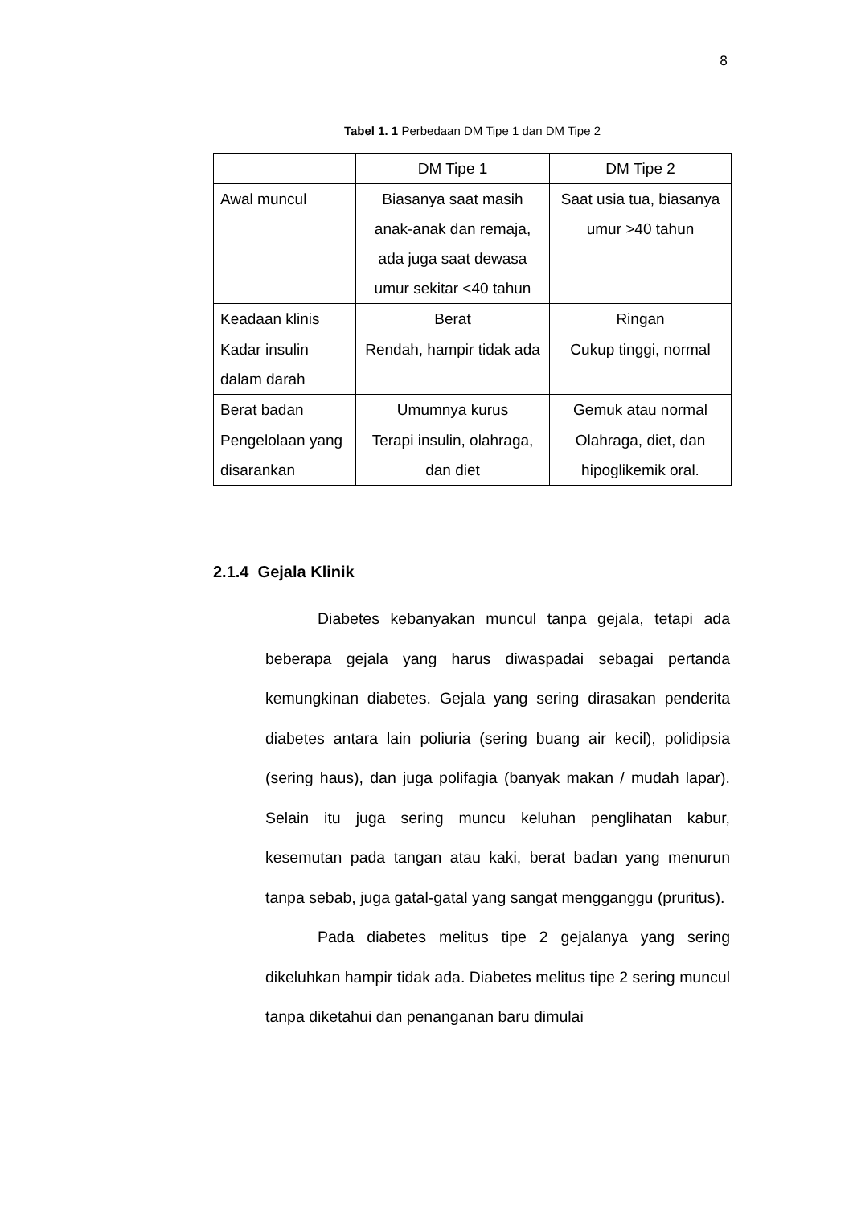8
Tabel 1. 1 Perbedaan DM Tipe 1 dan DM Tipe 2
| | DM Tipe 1 | DM Tipe 2 |
| Awal muncul | Biasanya saat masih anak-anak dan remaja, ada juga saat dewasa umur sekitar <40 tahun | Saat usia tua, biasanya umur >40 tahun |
| Keadaan klinis | Berat | Ringan |
| Kadar insulin dalam darah | Rendah, hampir tidak ada | Cukup tinggi, normal |
| Berat badan | Umumnya kurus | Gemuk atau normal |
| Pengelolaan yang disarankan | Terapi insulin, olahraga, dan diet | Olahraga, diet, dan hipoglikemik oral. |
2.1.4 Gejala Klinik
Diabetes kebanyakan muncul tanpa gejala, tetapi ada beberapa gejala yang harus diwaspadai sebagai pertanda kemungkinan diabetes. Gejala yang sering dirasakan penderita diabetes antara lain poliuria (sering buang air kecil), polidipsia (sering haus), dan juga polifagia (banyak makan / mudah lapar). Selain itu juga sering muncu keluhan penglihatan kabur, kesemutan pada tangan atau kaki, berat badan yang menurun tanpa sebab, juga gatal-gatal yang sangat mengganggu (pruritus).
Pada diabetes melitus tipe 2 gejalanya yang sering dikeluhkan hampir tidak ada. Diabetes melitus tipe 2 sering muncul tanpa diketahui dan penanganan baru dimulai